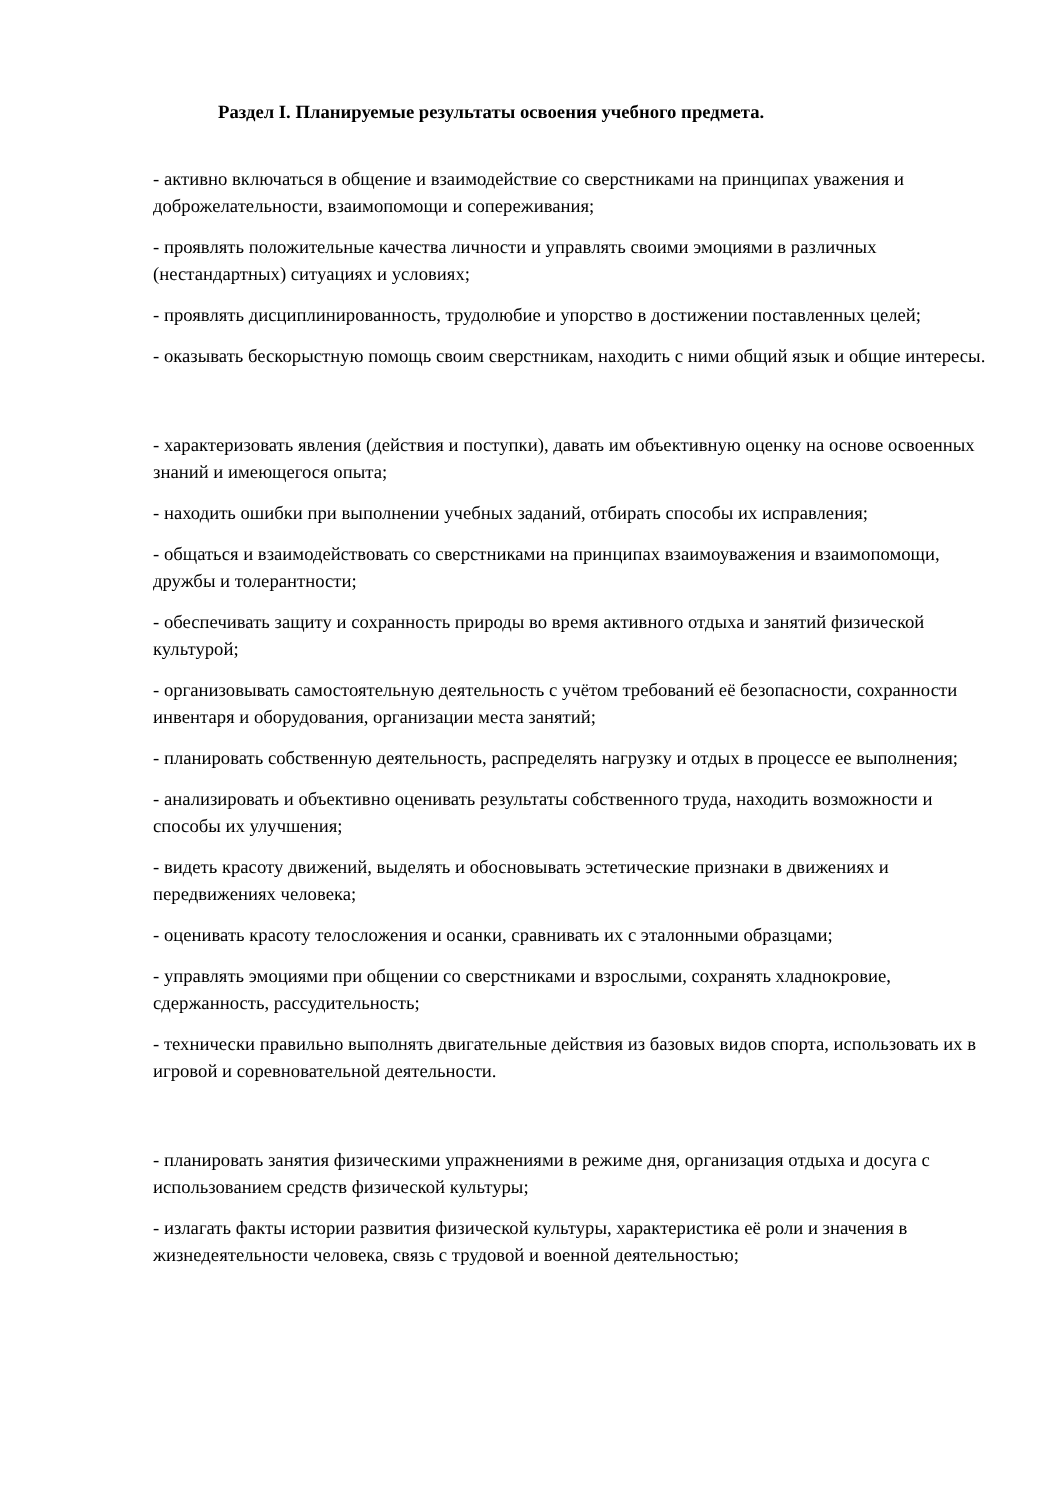Раздел I. Планируемые результаты освоения учебного предмета.
- активно включаться в общение и взаимодействие со сверстниками на принципах уважения и доброжелательности, взаимопомощи и сопереживания;
- проявлять положительные качества личности и управлять своими эмоциями в различных (нестандартных) ситуациях и условиях;
- проявлять дисциплинированность, трудолюбие и упорство в достижении поставленных целей;
- оказывать бескорыстную помощь своим сверстникам, находить с ними общий язык и общие интересы.
- характеризовать явления (действия и поступки), давать им объективную оценку на основе освоенных знаний и имеющегося опыта;
- находить ошибки при выполнении учебных заданий, отбирать способы их исправления;
- общаться и взаимодействовать со сверстниками на принципах взаимоуважения и взаимопомощи, дружбы и толерантности;
- обеспечивать защиту и сохранность природы во время активного отдыха и занятий физической культурой;
- организовывать самостоятельную деятельность с учётом требований её безопасности, сохранности инвентаря и оборудования, организации места занятий;
- планировать собственную деятельность, распределять нагрузку и отдых в процессе ее выполнения;
- анализировать и объективно оценивать результаты собственного труда, находить возможности и способы их улучшения;
- видеть красоту движений, выделять и обосновывать эстетические признаки в движениях и передвижениях человека;
- оценивать красоту телосложения и осанки, сравнивать их с эталонными образцами;
- управлять эмоциями при общении со сверстниками и взрослыми, сохранять хладнокровие, сдержанность, рассудительность;
- технически правильно выполнять двигательные действия из базовых видов спорта, использовать их в игровой и соревновательной деятельности.
- планировать занятия физическими упражнениями в режиме дня, организация отдыха и досуга с использованием средств физической культуры;
- излагать факты истории развития физической культуры, характеристика её роли и значения в жизнедеятельности человека, связь с трудовой и военной деятельностью;